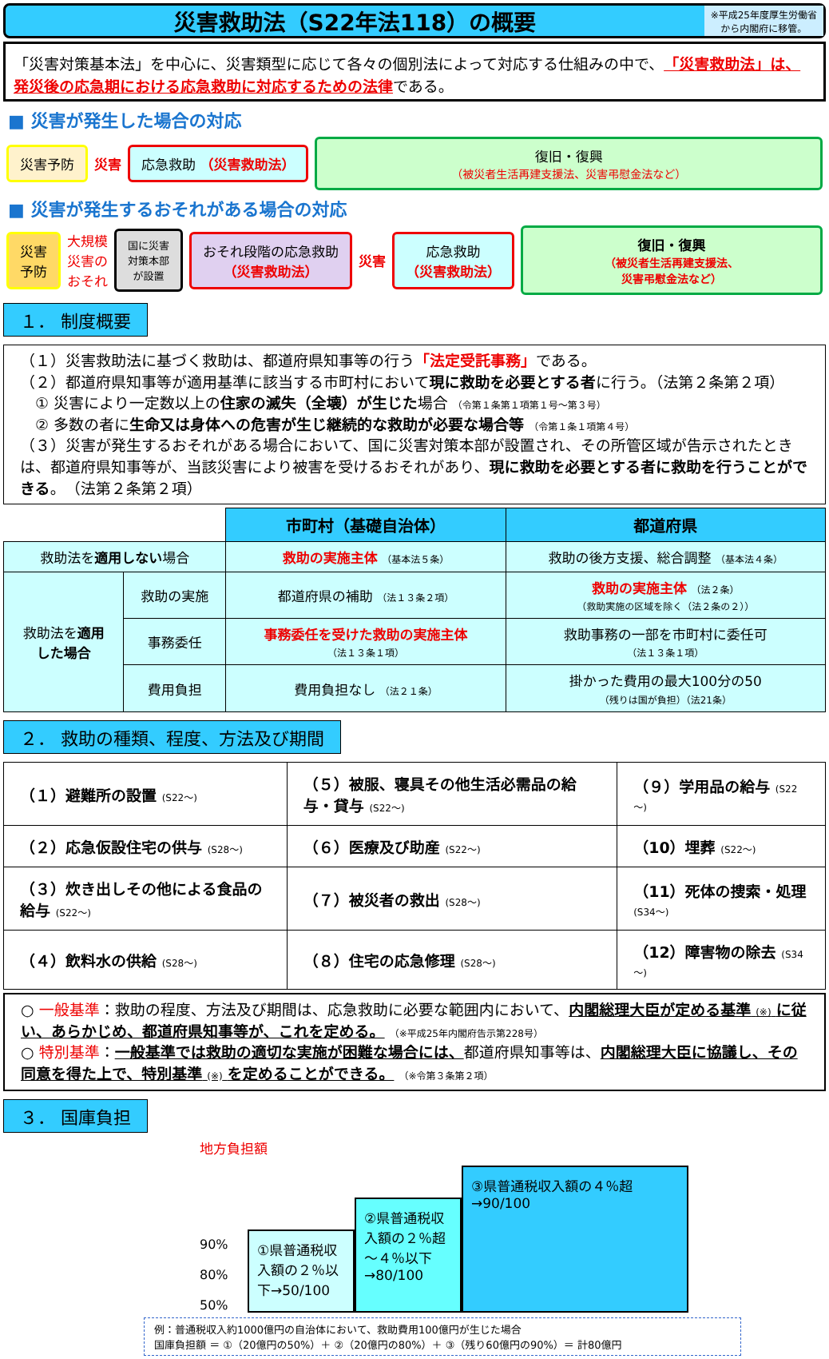災害救助法（S22年法118）の概要
※平成25年度厚生労働省
から内閣府に移管。
「災害対策基本法」を中心に、災害類型に応じて各々の個別法によって対応する仕組みの中で、「災害救助法」は、発災後の応急期における応急救助に対応するための法律である。
■ 災害が発生した場合の対応
災害予防
災害
応急救助 （災害救助法）
復旧・復興
（被災者生活再建支援法、災害弔慰金法など）
■ 災害が発生するおそれがある場合の対応
災害
予防
大規模
災害の
おそれ
国に災害
対策本部
が設置
おそれ段階の応急救助
（災害救助法）
災害
応急救助
（災害救助法）
復旧・復興
（被災者生活再建支援法、
災害弔慰金法など）
１． 制度概要
（１）災害救助法に基づく救助は、都道府県知事等の行う「法定受託事務」である。
（２）都道府県知事等が適用基準に該当する市町村において現に救助を必要とする者に行う。（法第２条第２項）
　① 災害により一定数以上の住家の滅失（全壊）が生じた場合 （令第１条第１項第１号～第３号）
　② 多数の者に生命又は身体への危害が生じ継続的な救助が必要な場合等 （令第１条１項第４号）
（３）災害が発生するおそれがある場合において、国に災害対策本部が設置され、その所管区域が告示されたときは、都道府県知事等が、当該災害により被害を受けるおそれがあり、現に救助を必要とする者に救助を行うことができる。（法第２条第２項）
| | | 市町村（基礎自治体） | 都道府県 |
| --- | --- | --- | --- |
| 救助法を 適用しない 場合 | | 救助の実施主体 （基本法５条） | 救助の後方支援、総合調整 （基本法４条） |
| 救助法を 適用 した場合 | 救助の実施 | 都道府県の補助 （法１３条２項） | 救助の実施主体 （法２条） （救助実施の区域を除く（法２条の２）） |
| | 事務委任 | 事務委任を受けた救助の実施主体 （法１３条１項） | 救助事務の一部を市町村に委任可 （法１３条１項） |
| | 費用負担 | 費用負担なし （法２１条） | 掛かった費用の最大100分の50 （残りは国が負担）（法21条） |
２． 救助の種類、程度、方法及び期間
| （１）避難所の設置 (S22～) | （５）被服、寝具その他生活必需品の給与・貸与 (S22～) | （９）学用品の給与 (S22～) |
| （２）応急仮設住宅の供与 (S28～) | （６）医療及び助産 (S22～) | （10）埋葬 (S22～) |
| （３）炊き出しその他による食品の給与 (S22～) | （７）被災者の救出 (S28～) | （11）死体の捜索・処理 (S34～) |
| （４）飲料水の供給 (S28～) | （８）住宅の応急修理 (S28～) | （12）障害物の除去 (S34～) |
○ 一般基準：救助の程度、方法及び期間は、応急救助に必要な範囲内において、内閣総理大臣が定める基準 (※) に従い、あらかじめ、都道府県知事等が、これを定める。 （※平成25年内閣府告示第228号）
○ 特別基準：一般基準では救助の適切な実施が困難な場合には、都道府県知事等は、内閣総理大臣に協議し、その同意を得た上で、特別基準 (※) を定めることができる。 （※令第３条第２項）
３． 国庫負担
地方負担額
90%
80%
50%
①県普通税収入額の２％以下→50/100
②県普通税収入額の２％超～４％以下→80/100
③県普通税収入額の４％超→90/100
例：普通税収入約1000億円の自治体において、救助費用100億円が生じた場合
国庫負担額 ＝ ①（20億円の50%）＋ ②（20億円の80%）＋ ③（残り60億円の90%）＝ 計80億円